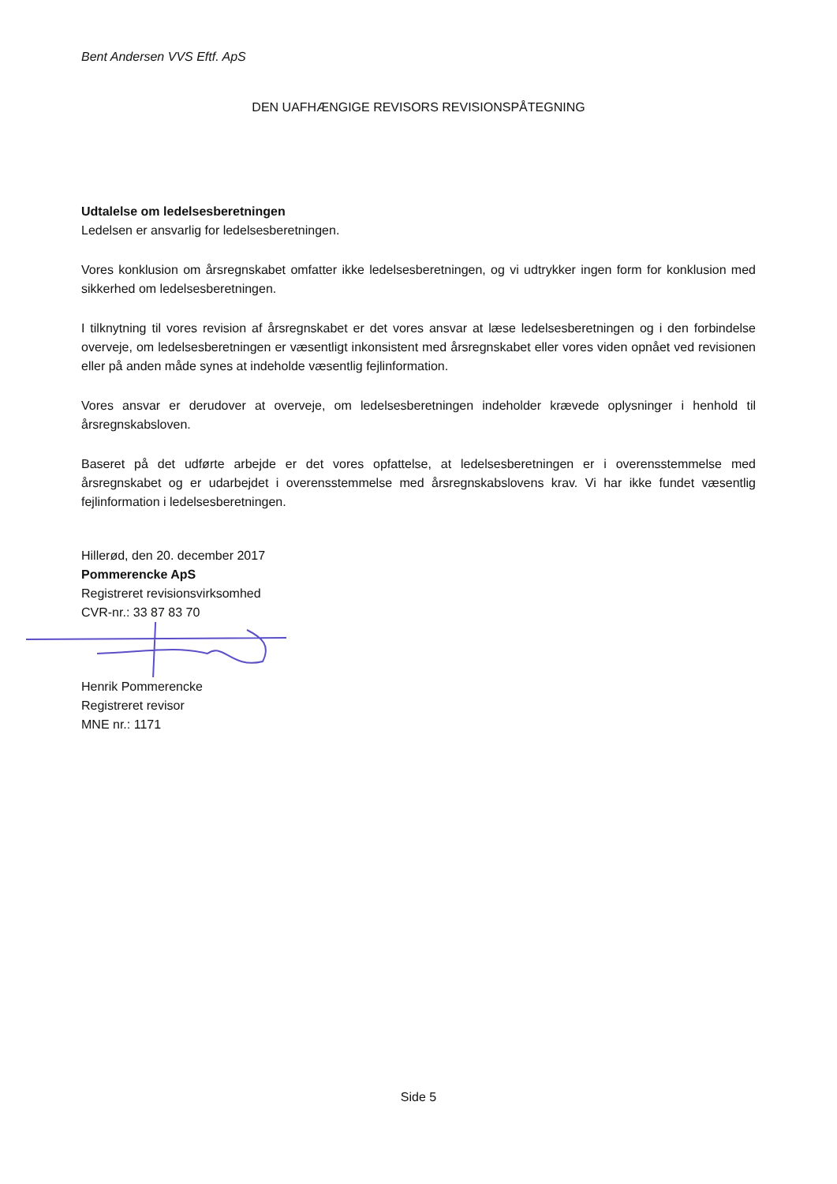Bent Andersen VVS Eftf. ApS
DEN UAFHÆNGIGE REVISORS REVISIONSPÅTEGNING
Udtalelse om ledelsesberetningen
Ledelsen er ansvarlig for ledelsesberetningen.
Vores konklusion om årsregnskabet omfatter ikke ledelsesberetningen, og vi udtrykker ingen form for konklusion med sikkerhed om ledelsesberetningen.
I tilknytning til vores revision af årsregnskabet er det vores ansvar at læse ledelsesberetningen og i den forbindelse overveje, om ledelsesberetningen er væsentligt inkonsistent med årsregnskabet eller vores viden opnået ved revisionen eller på anden måde synes at indeholde væsentlig fejlinformation.
Vores ansvar er derudover at overveje, om ledelsesberetningen indeholder krævede oplysninger i henhold til årsregnskabsloven.
Baseret på det udførte arbejde er det vores opfattelse, at ledelsesberetningen er i overensstemmelse med årsregnskabet og er udarbejdet i overensstemmelse med årsregnskabslovens krav. Vi har ikke fundet væsentlig fejlinformation i ledelsesberetningen.
Hillerød, den 20. december 2017
Pommerencke ApS
Registreret revisionsvirksomhed
CVR-nr.: 33 87 83 70
Henrik Pommerencke
Registreret revisor
MNE nr.: 1171
Side 5